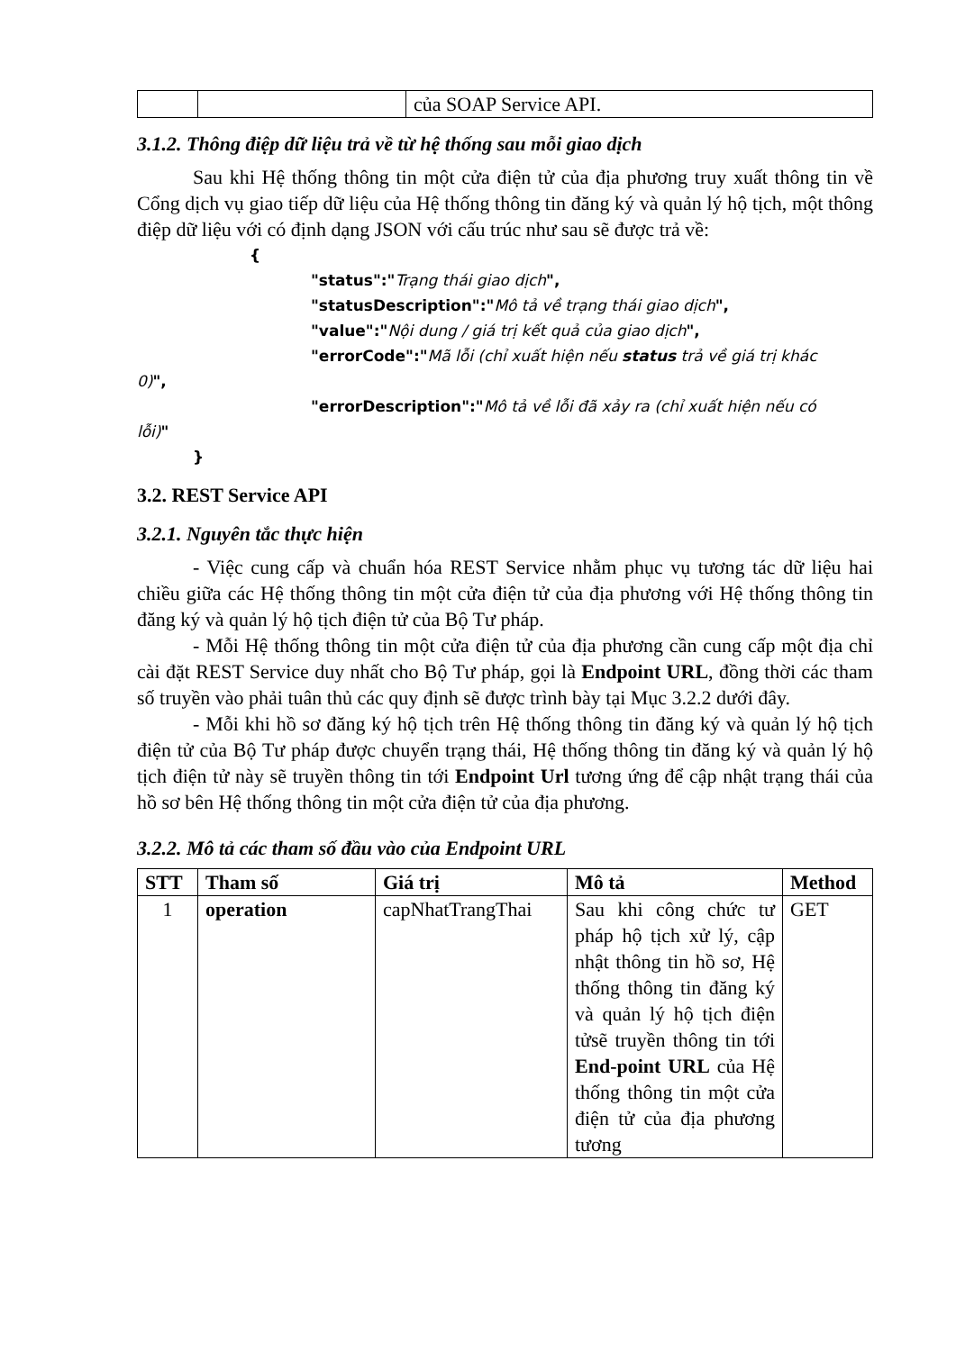| | | của SOAP Service API. |
3.1.2. Thông điệp dữ liệu trả về từ hệ thống sau mỗi giao dịch
Sau khi Hệ thống thông tin một cửa điện tử của địa phương truy xuất thông tin về Cổng dịch vụ giao tiếp dữ liệu của Hệ thống thông tin đăng ký và quản lý hộ tịch, một thông điệp dữ liệu với có định dạng JSON với cấu trúc như sau sẽ được trả về:
{
"status":"Trạng thái giao dịch",
"statusDescription":"Mô tả về trạng thái giao dịch",
"value":"Nội dung / giá trị kết quả của giao dịch",
"errorCode":"Mã lỗi (chỉ xuất hiện nếu status trả về giá trị khác
0)",
"errorDescription":"Mô tả về lỗi đã xảy ra (chỉ xuất hiện nếu có
lỗi)"
}
3.2. REST Service API
3.2.1. Nguyên tắc thực hiện
- Việc cung cấp và chuẩn hóa REST Service nhằm phục vụ tương tác dữ liệu hai chiều giữa các Hệ thống thông tin một cửa điện tử của địa phương với Hệ thống thông tin đăng ký và quản lý hộ tịch điện tử của Bộ Tư pháp.
- Mỗi Hệ thống thông tin một cửa điện tử của địa phương cần cung cấp một địa chỉ cài đặt REST Service duy nhất cho Bộ Tư pháp, gọi là Endpoint URL, đồng thời các tham số truyền vào phải tuân thủ các quy định sẽ được trình bày tại Mục 3.2.2 dưới đây.
- Mỗi khi hồ sơ đăng ký hộ tịch trên Hệ thống thông tin đăng ký và quản lý hộ tịch điện tử của Bộ Tư pháp được chuyển trạng thái, Hệ thống thông tin đăng ký và quản lý hộ tịch điện tử này sẽ truyền thông tin tới Endpoint Url tương ứng để cập nhật trạng thái của hồ sơ bên Hệ thống thông tin một cửa điện tử của địa phương.
3.2.2. Mô tả các tham số đầu vào của Endpoint URL
| STT | Tham số | Giá trị | Mô tả | Method |
| --- | --- | --- | --- | --- |
| 1 | operation | capNhatTrangThai | Sau khi công chức tư pháp hộ tịch xử lý, cập nhật thông tin hồ sơ, Hệ thống thông tin đăng ký và quản lý hộ tịch điện tửsẽ truyền thông tin tới End-point URL của Hệ thống thông tin một cửa điện tử của địa phương tương | GET |